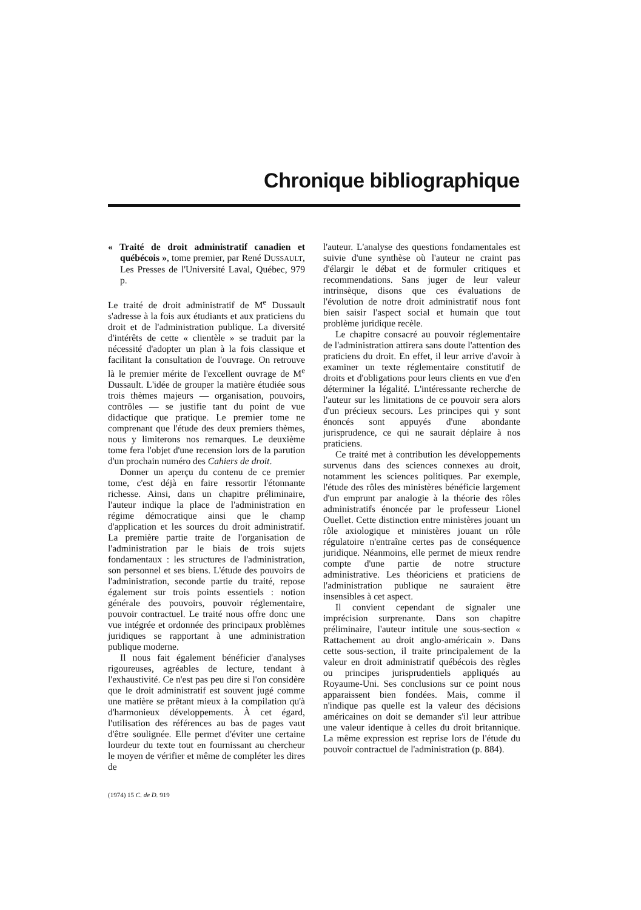Chronique bibliographique
« Traité de droit administratif canadien et québécois », tome premier, par René DUSSAULT, Les Presses de l'Université Laval, Québec, 979 p.
Le traité de droit administratif de M<sup>e</sup> Dussault s'adresse à la fois aux étudiants et aux praticiens du droit et de l'administration publique. La diversité d'intérêts de cette « clientèle » se traduit par la nécessité d'adopter un plan à la fois classique et facilitant la consultation de l'ouvrage. On retrouve là le premier mérite de l'excellent ouvrage de M<sup>e</sup> Dussault. L'idée de grouper la matière étudiée sous trois thèmes majeurs — organisation, pouvoirs, contrôles — se justifie tant du point de vue didactique que pratique. Le premier tome ne comprenant que l'étude des deux premiers thèmes, nous y limiterons nos remarques. Le deuxième tome fera l'objet d'une recension lors de la parution d'un prochain numéro des Cahiers de droit.
Donner un aperçu du contenu de ce premier tome, c'est déjà en faire ressortir l'étonnante richesse. Ainsi, dans un chapitre préliminaire, l'auteur indique la place de l'administration en régime démocratique ainsi que le champ d'application et les sources du droit administratif. La première partie traite de l'organisation de l'administration par le biais de trois sujets fondamentaux : les structures de l'administration, son personnel et ses biens. L'étude des pouvoirs de l'administration, seconde partie du traité, repose également sur trois points essentiels : notion générale des pouvoirs, pouvoir réglementaire, pouvoir contractuel. Le traité nous offre donc une vue intégrée et ordonnée des principaux problèmes juridiques se rapportant à une administration publique moderne.
Il nous fait également bénéficier d'analyses rigoureuses, agréables de lecture, tendant à l'exhaustivité. Ce n'est pas peu dire si l'on considère que le droit administratif est souvent jugé comme une matière se prêtant mieux à la compilation qu'à d'harmonieux développements. À cet égard, l'utilisation des références au bas de pages vaut d'être soulignée. Elle permet d'éviter une certaine lourdeur du texte tout en fournissant au chercheur le moyen de vérifier et même de compléter les dires de
(1974) 15 C. de D. 919
l'auteur. L'analyse des questions fondamentales est suivie d'une synthèse où l'auteur ne craint pas d'élargir le débat et de formuler critiques et recommendations. Sans juger de leur valeur intrinsèque, disons que ces évaluations de l'évolution de notre droit administratif nous font bien saisir l'aspect social et humain que tout problème juridique recèle.
Le chapitre consacré au pouvoir réglementaire de l'administration attirera sans doute l'attention des praticiens du droit. En effet, il leur arrive d'avoir à examiner un texte réglementaire constitutif de droits et d'obligations pour leurs clients en vue d'en déterminer la légalité. L'intéressante recherche de l'auteur sur les limitations de ce pouvoir sera alors d'un précieux secours. Les principes qui y sont énoncés sont appuyés d'une abondante jurisprudence, ce qui ne saurait déplaire à nos praticiens.
Ce traité met à contribution les développements survenus dans des sciences connexes au droit, notamment les sciences politiques. Par exemple, l'étude des rôles des ministères bénéficie largement d'un emprunt par analogie à la théorie des rôles administratifs énoncée par le professeur Lionel Ouellet. Cette distinction entre ministères jouant un rôle axiologique et ministères jouant un rôle régulatoire n'entraîne certes pas de conséquence juridique. Néanmoins, elle permet de mieux rendre compte d'une partie de notre structure administrative. Les théoriciens et praticiens de l'administration publique ne sauraient être insensibles à cet aspect.
Il convient cependant de signaler une imprécision surprenante. Dans son chapitre préliminaire, l'auteur intitule une sous-section « Rattachement au droit anglo-américain ». Dans cette sous-section, il traite principalement de la valeur en droit administratif québécois des règles ou principes jurisprudentiels appliqués au Royaume-Uni. Ses conclusions sur ce point nous apparaissent bien fondées. Mais, comme il n'indique pas quelle est la valeur des décisions américaines on doit se demander s'il leur attribue une valeur identique à celles du droit britannique. La même expression est reprise lors de l'étude du pouvoir contractuel de l'administration (p. 884).